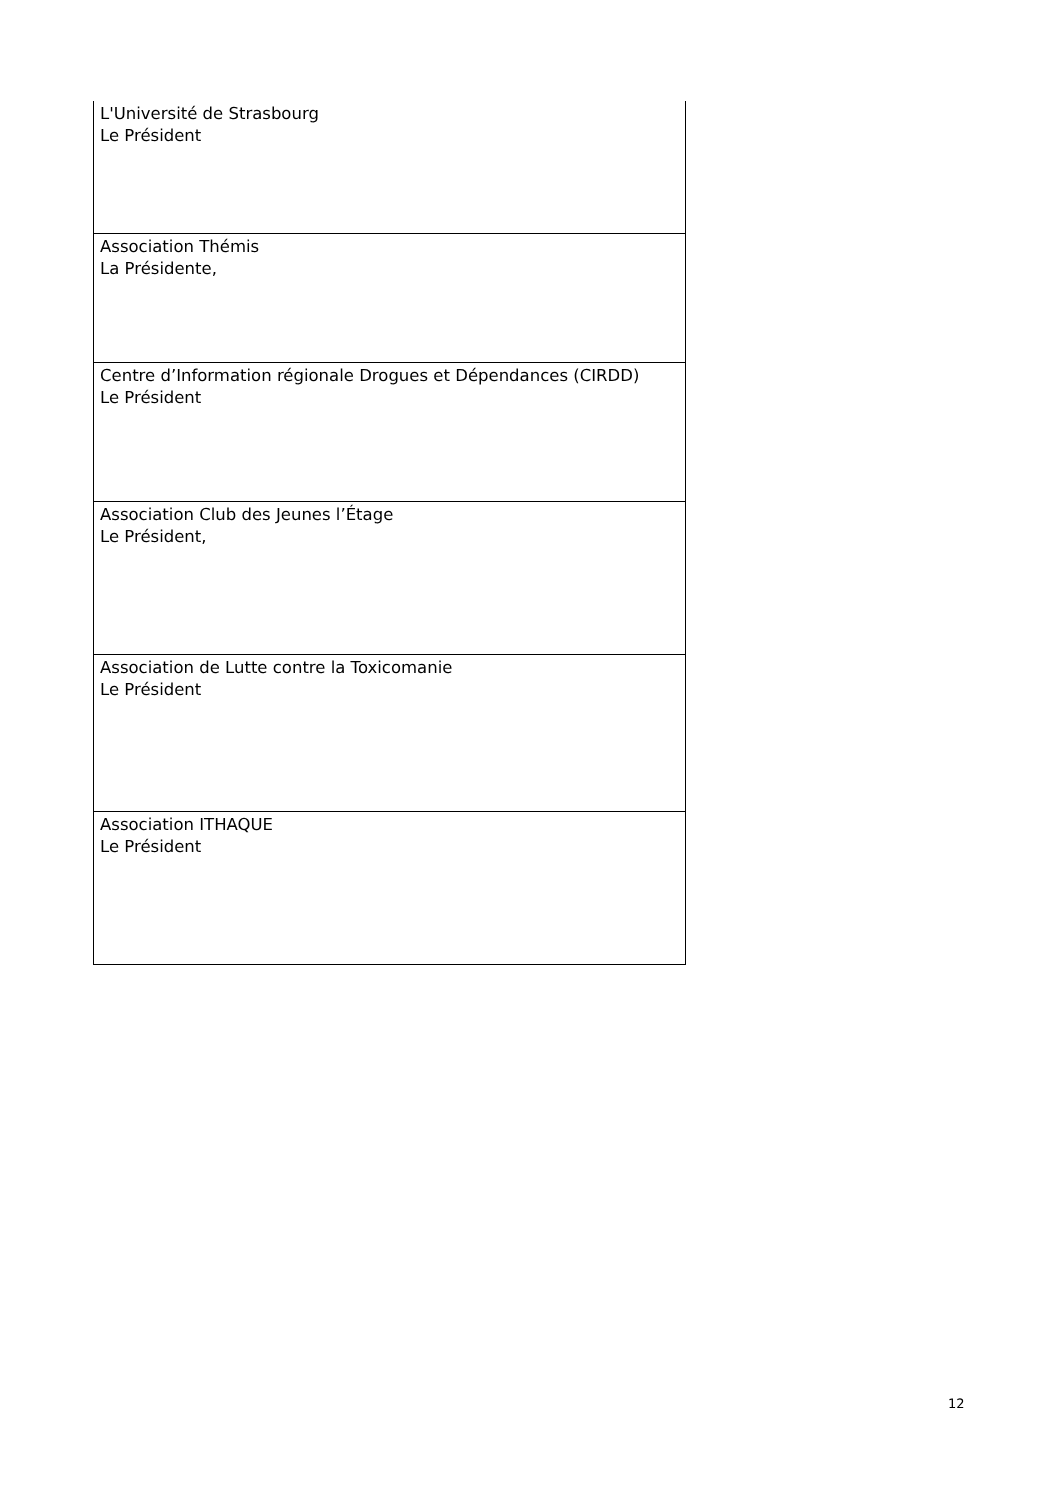| L'Université de Strasbourg Le Président |
| Association Thémis La Présidente, |
| Centre d’Information régionale Drogues et Dépendances (CIRDD) Le Président |
| Association Club des Jeunes l’Étage Le Président, |
| Association de Lutte contre la Toxicomanie Le Président |
| Association ITHAQUE Le Président |
12